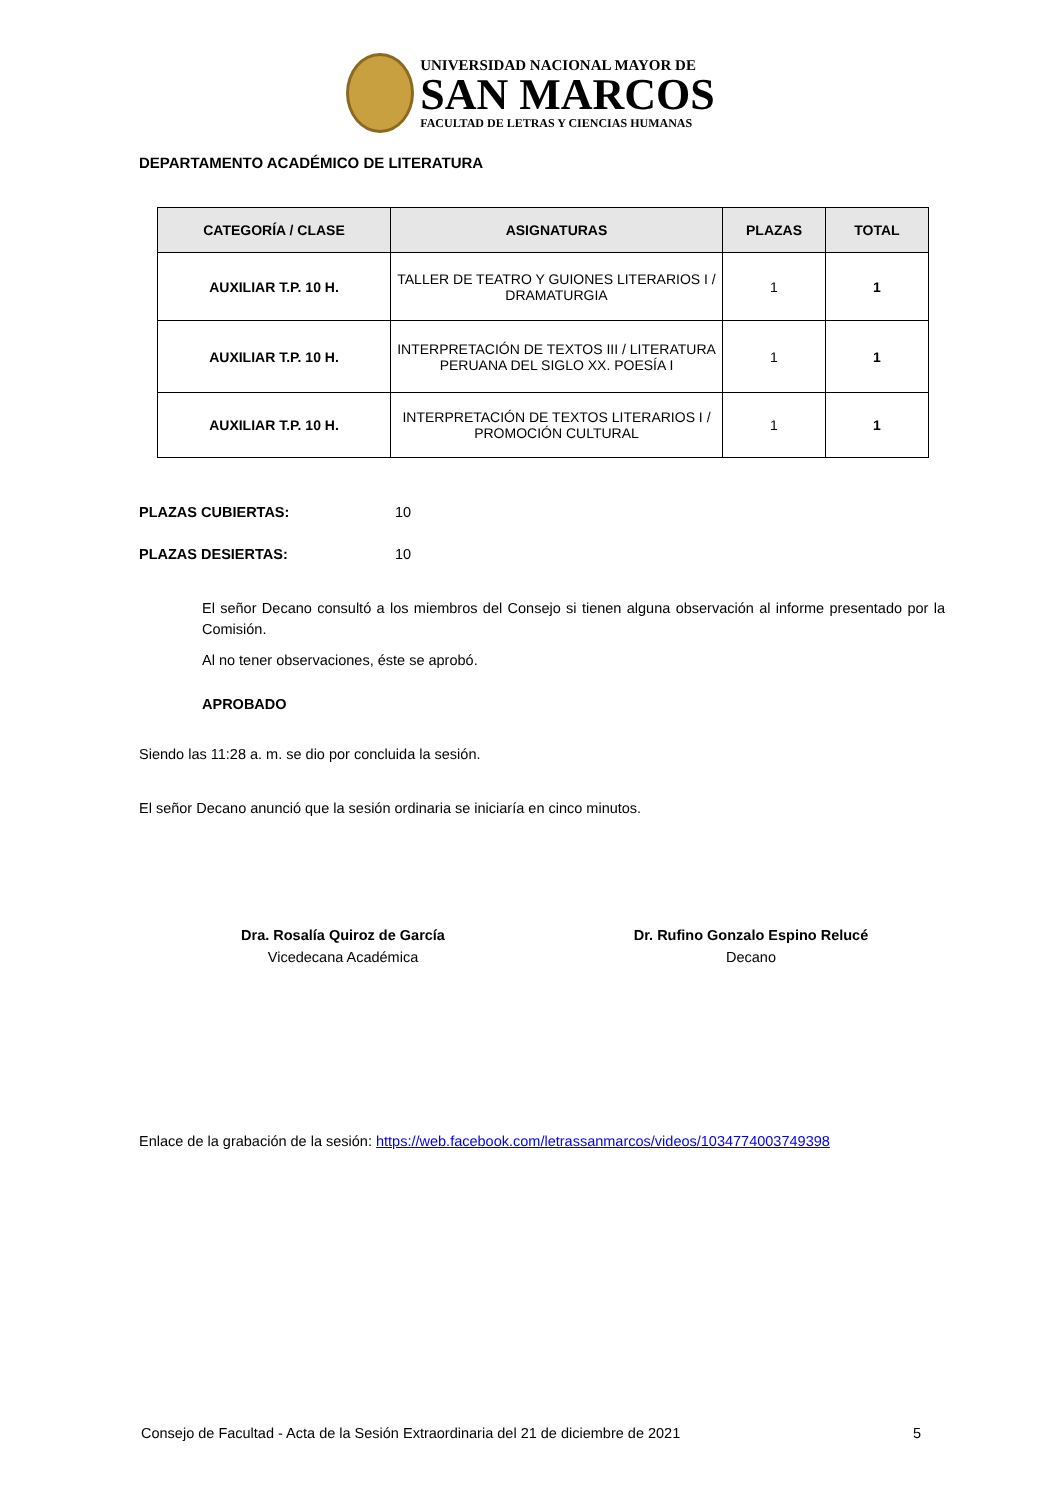UNIVERSIDAD NACIONAL MAYOR DE
SAN MARCOS
FACULTAD DE LETRAS Y CIENCIAS HUMANAS
DEPARTAMENTO ACADÉMICO DE LITERATURA
| CATEGORÍA / CLASE | ASIGNATURAS | PLAZAS | TOTAL |
| --- | --- | --- | --- |
| AUXILIAR T.P. 10 H. | TALLER DE TEATRO Y GUIONES LITERARIOS I / DRAMATURGIA | 1 | 1 |
| AUXILIAR T.P. 10 H. | INTERPRETACIÓN DE TEXTOS III / LITERATURA PERUANA DEL SIGLO XX. POESÍA I | 1 | 1 |
| AUXILIAR T.P. 10 H. | INTERPRETACIÓN DE TEXTOS LITERARIOS I / PROMOCIÓN CULTURAL | 1 | 1 |
PLAZAS CUBIERTAS: 10
PLAZAS DESIERTAS: 10
El señor Decano consultó a los miembros del Consejo si tienen alguna observación al informe presentado por la Comisión.
Al no tener observaciones, éste se aprobó.
APROBADO
Siendo las 11:28 a. m. se dio por concluida la sesión.
El señor Decano anunció que la sesión ordinaria se iniciaría en cinco minutos.
Dra. Rosalía Quiroz de García
Vicedecana Académica
Dr. Rufino Gonzalo Espino Relucé
Decano
Enlace de la grabación de la sesión: https://web.facebook.com/letrassanmarcos/videos/1034774003749398
Consejo de Facultad - Acta de la Sesión Extraordinaria del 21 de diciembre de 2021 5